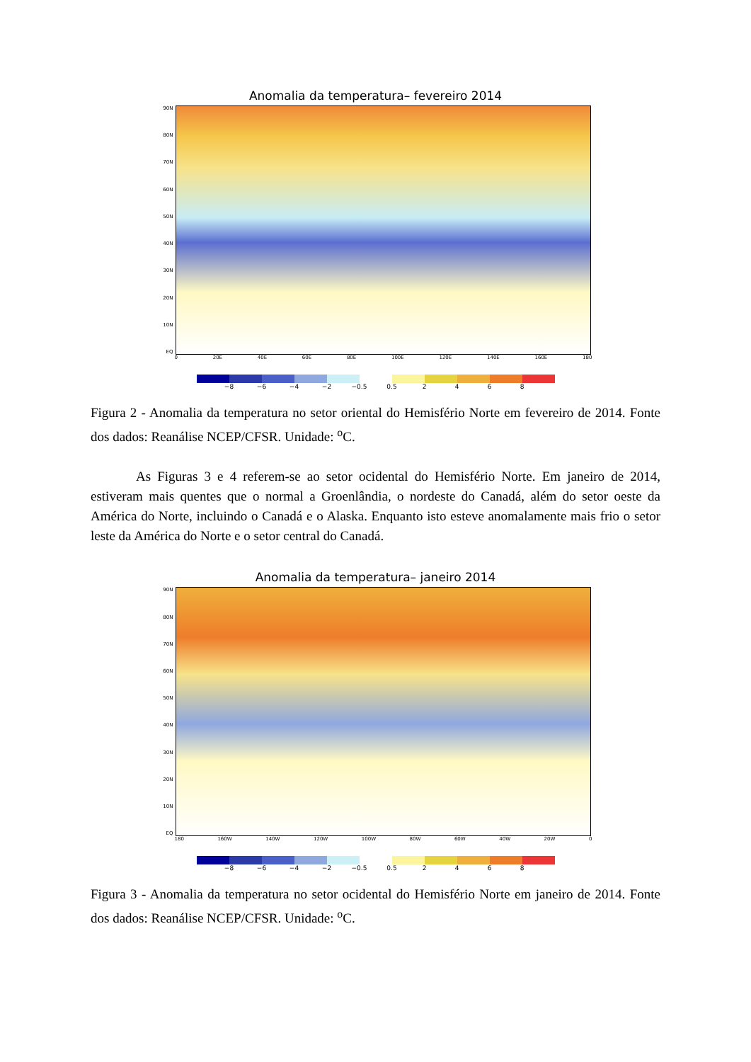Anomalia da temperatura– fevereiro 2014
90N
80N
70N
60N
50N
40N
30N
20N
10N
EQ
0 20E 40E 60E 80E 100E 120E 140E 160E 180
−8 −6 −4 −2 −0.5 0.5 2468
Figura 2 - Anomalia da temperatura no setor oriental do Hemisfério Norte em fevereiro de 2014. Fonte dos dados: Reanálise NCEP/CFSR. Unidade: <sup>o</sup>C.
As Figuras 3 e 4 referem-se ao setor ocidental do Hemisfério Norte. Em janeiro de 2014, estiveram mais quentes que o normal a Groenlândia, o nordeste do Canadá, além do setor oeste da América do Norte, incluindo o Canadá e o Alaska. Enquanto isto esteve anomalamente mais frio o setor leste da América do Norte e o setor central do Canadá.
Anomalia da temperatura– janeiro 2014
90N
80N
70N
60N
50N
40N
30N
20N
10N
EQ
180 160W 140W 120W 100W 80W 60W 40W 20W 0
−8 −6 −4 −2 −0.5 0.5 2468
Figura 3 - Anomalia da temperatura no setor ocidental do Hemisfério Norte em janeiro de 2014. Fonte dos dados: Reanálise NCEP/CFSR. Unidade: <sup>o</sup>C.